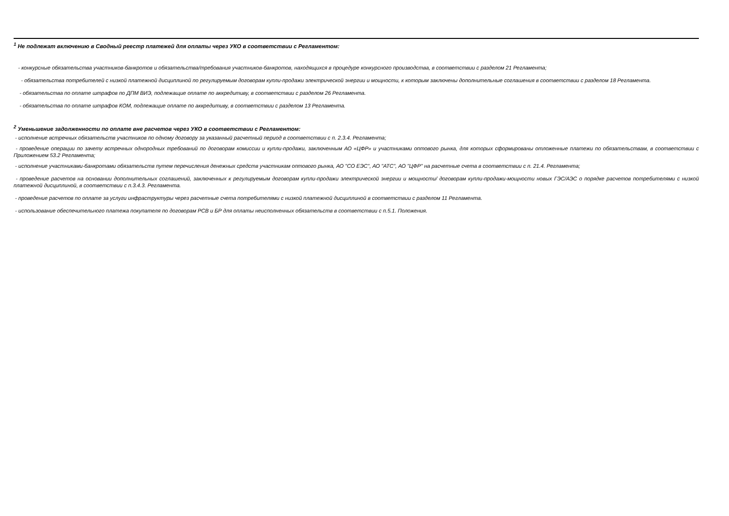<sup>1</sup> Не подлежат включению в Сводный реестр платежей для оплаты через УКО в соответствии с Регламентом:
- конкурсные обязательства участников-банкротов и обязательства/требования участников-банкротов, находящихся в процедуре конкурсного производства, в соответствии с разделом 21 Регламента;
- обязательства потребителей с низкой платежной дисциплиной по регулируемым договорам купли-продажи электрической энергии и мощности, к которым заключены дополнительные соглашения в соответствии с разделом 18 Регламента.
- обязательства по оплате штрафов по ДПМ ВИЭ, подлежащие оплате по аккредитиву, в соответствии с разделом 26 Регламента.
- обязательства по оплате штрафов КОМ, подлежащие оплате по аккредитиву, в соответствии с разделом 13 Регламента.
<sup>2</sup> Уменьшение задолженности по оплате вне расчетов через УКО в соответствии с Регламентом:
- исполнение встречных обязательств участников по одному договору за указанный расчетный период в соответствии с п. 2.3.4. Регламента;
- проведение операции по зачету встречных однородных требований по договорам комиссии и купли-продажи, заключенным АО «ЦФР» и участниками оптового рынка, для которых сформированы отложенные платежи по обязательствам, в соответствии с Приложением 53.2 Регламента;
- исполнение участниками-банкротами обязательств путем перечисления денежных средств участникам оптового рынка, АО "СО ЕЭС", АО "АТС", АО "ЦФР" на расчетные счета в соответствии с п. 21.4. Регламента;
- проведение расчетов на основании дополнительных соглашений, заключенных к регулируемым договорам купли-продажи электрической энергии и мощности/ договорам купли-продажи-мощности новых ГЭС/АЭС о порядке расчетов потребителями с низкой платежной дисциплиной, в соответствии с п.3.4.3. Регламента.
- проведение расчетов по оплате за услуги инфраструктуры через расчетные счета потребителями с низкой платежной дисциплиной в соответствии с разделом 11 Регламента.
- использование обеспечительного платежа покупателя по договорам РСВ и БР для оплаты неисполненных обязательств в соответствии с п.5.1. Положения.